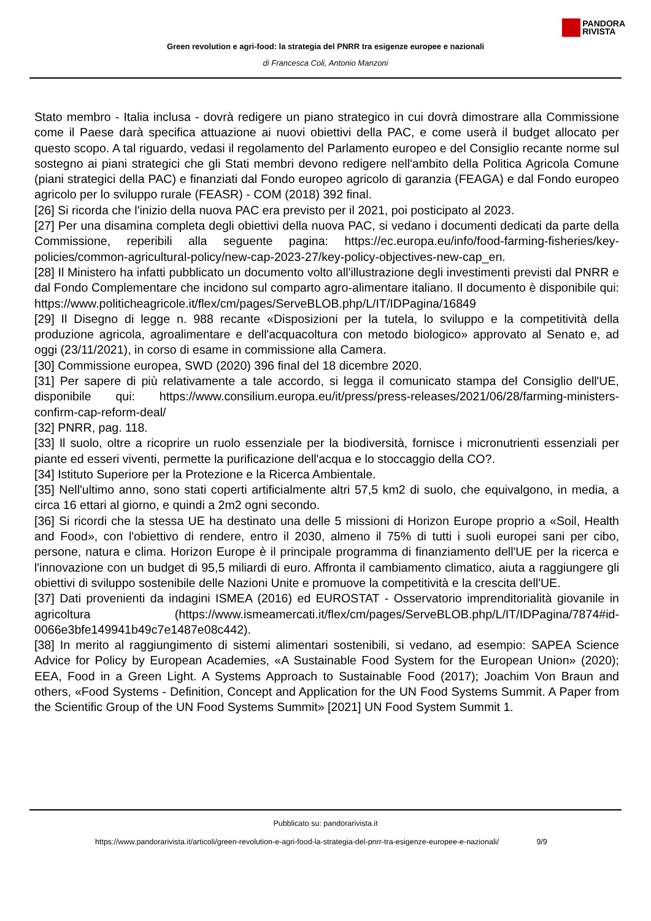PANDORA
RIVISTA
Green revolution e agri-food: la strategia del PNRR tra esigenze europee e nazionali
di Francesca Coli, Antonio Manzoni
Stato membro - Italia inclusa - dovrà redigere un piano strategico in cui dovrà dimostrare alla Commissione come il Paese darà specifica attuazione ai nuovi obiettivi della PAC, e come userà il budget allocato per questo scopo. A tal riguardo, vedasi il regolamento del Parlamento europeo e del Consiglio recante norme sul sostegno ai piani strategici che gli Stati membri devono redigere nell'ambito della Politica Agricola Comune (piani strategici della PAC) e finanziati dal Fondo europeo agricolo di garanzia (FEAGA) e dal Fondo europeo agricolo per lo sviluppo rurale (FEASR) - COM (2018) 392 final.
[26] Si ricorda che l'inizio della nuova PAC era previsto per il 2021, poi posticipato al 2023.
[27] Per una disamina completa degli obiettivi della nuova PAC, si vedano i documenti dedicati da parte della Commissione, reperibili alla seguente pagina: https://ec.europa.eu/info/food-farming-fisheries/key-policies/common-agricultural-policy/new-cap-2023-27/key-policy-objectives-new-cap_en.
[28] Il Ministero ha infatti pubblicato un documento volto all'illustrazione degli investimenti previsti dal PNRR e dal Fondo Complementare che incidono sul comparto agro-alimentare italiano. Il documento è disponibile qui: https://www.politicheagricole.it/flex/cm/pages/ServeBLOB.php/L/IT/IDPagina/16849
[29] Il Disegno di legge n. 988 recante «Disposizioni per la tutela, lo sviluppo e la competitività della produzione agricola, agroalimentare e dell'acquacoltura con metodo biologico» approvato al Senato e, ad oggi (23/11/2021), in corso di esame in commissione alla Camera.
[30] Commissione europea, SWD (2020) 396 final del 18 dicembre 2020.
[31] Per sapere di più relativamente a tale accordo, si legga il comunicato stampa del Consiglio dell'UE, disponibile qui: https://www.consilium.europa.eu/it/press/press-releases/2021/06/28/farming-ministers-confirm-cap-reform-deal/
[32] PNRR, pag. 118.
[33] Il suolo, oltre a ricoprire un ruolo essenziale per la biodiversità, fornisce i micronutrienti essenziali per piante ed esseri viventi, permette la purificazione dell'acqua e lo stoccaggio della CO?.
[34] Istituto Superiore per la Protezione e la Ricerca Ambientale.
[35] Nell'ultimo anno, sono stati coperti artificialmente altri 57,5 km2 di suolo, che equivalgono, in media, a circa 16 ettari al giorno, e quindi a 2m2 ogni secondo.
[36] Si ricordi che la stessa UE ha destinato una delle 5 missioni di Horizon Europe proprio a «Soil, Health and Food», con l'obiettivo di rendere, entro il 2030, almeno il 75% di tutti i suoli europei sani per cibo, persone, natura e clima. Horizon Europe è il principale programma di finanziamento dell'UE per la ricerca e l'innovazione con un budget di 95,5 miliardi di euro. Affronta il cambiamento climatico, aiuta a raggiungere gli obiettivi di sviluppo sostenibile delle Nazioni Unite e promuove la competitività e la crescita dell'UE.
[37] Dati provenienti da indagini ISMEA (2016) ed EUROSTAT - Osservatorio imprenditorialità giovanile in agricoltura (https://www.ismeamercati.it/flex/cm/pages/ServeBLOB.php/L/IT/IDPagina/7874#id-0066e3bfe149941b49c7e1487e08c442).
[38] In merito al raggiungimento di sistemi alimentari sostenibili, si vedano, ad esempio: SAPEA Science Advice for Policy by European Academies, «A Sustainable Food System for the European Union» (2020); EEA, Food in a Green Light. A Systems Approach to Sustainable Food (2017); Joachim Von Braun and others, «Food Systems - Definition, Concept and Application for the UN Food Systems Summit. A Paper from the Scientific Group of the UN Food Systems Summit» [2021] UN Food System Summit 1.
Pubblicato su: pandorarivista.it
https://www.pandorarivista.it/articoli/green-revolution-e-agri-food-la-strategia-del-pnrr-tra-esigenze-europee-e-nazionali/ 9/9